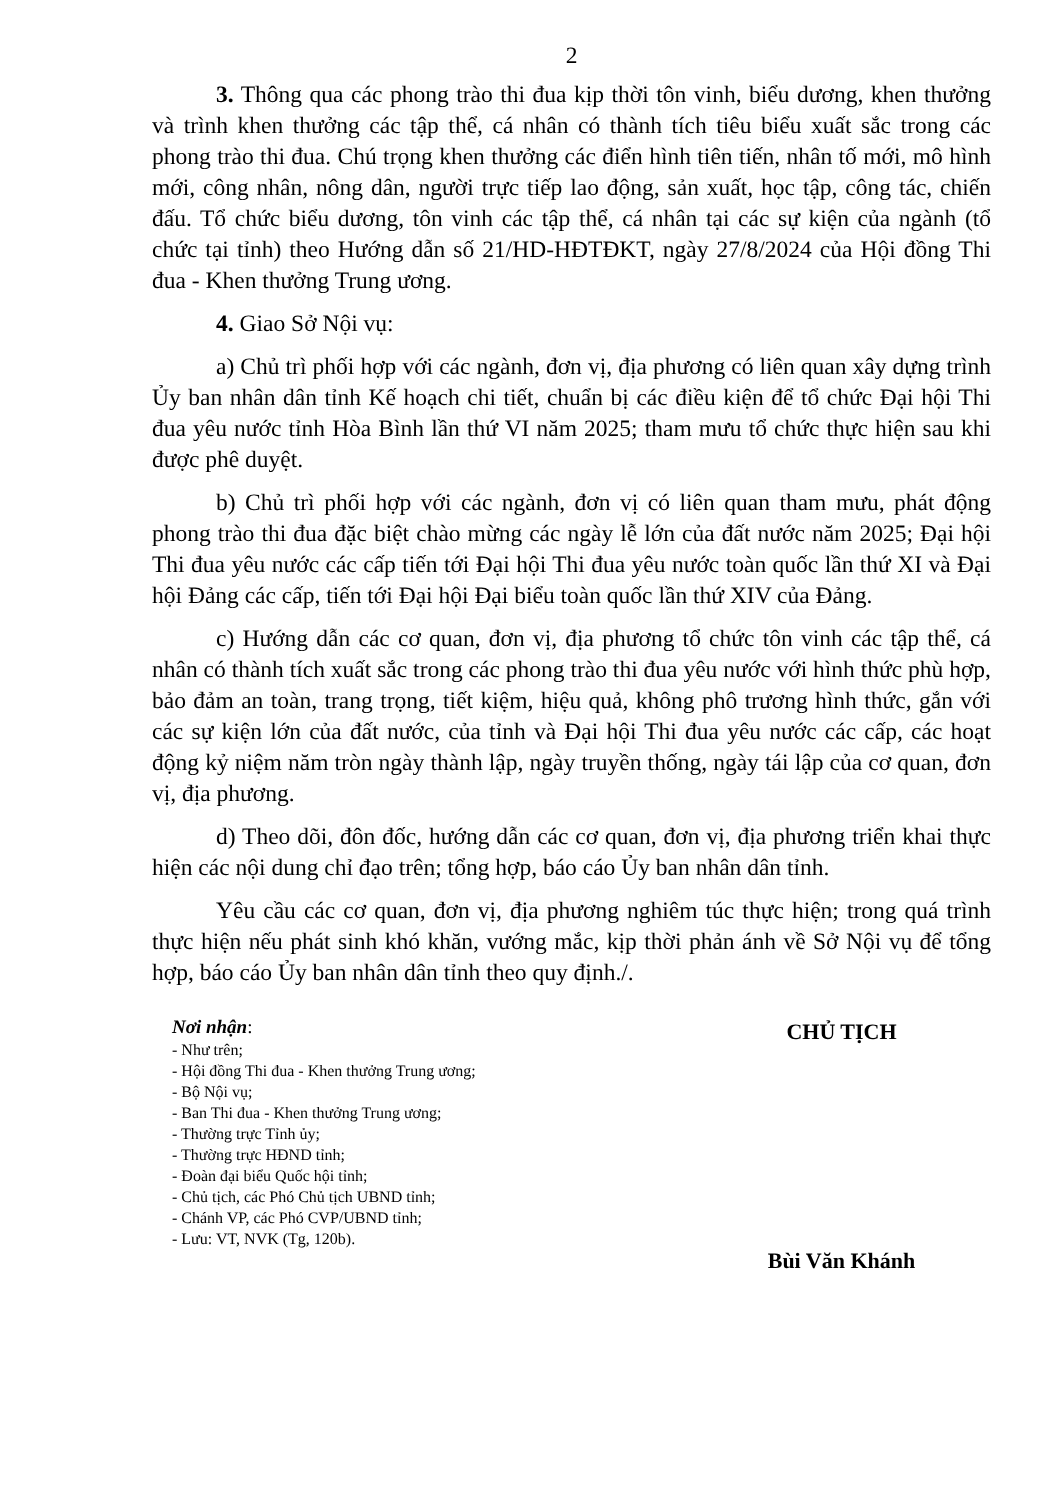2
3. Thông qua các phong trào thi đua kịp thời tôn vinh, biểu dương, khen thưởng và trình khen thưởng các tập thể, cá nhân có thành tích tiêu biểu xuất sắc trong các phong trào thi đua. Chú trọng khen thưởng các điển hình tiên tiến, nhân tố mới, mô hình mới, công nhân, nông dân, người trực tiếp lao động, sản xuất, học tập, công tác, chiến đấu. Tổ chức biểu dương, tôn vinh các tập thể, cá nhân tại các sự kiện của ngành (tổ chức tại tỉnh) theo Hướng dẫn số 21/HD-HĐTĐKT, ngày 27/8/2024 của Hội đồng Thi đua - Khen thưởng Trung ương.
4. Giao Sở Nội vụ:
a) Chủ trì phối hợp với các ngành, đơn vị, địa phương có liên quan xây dựng trình Ủy ban nhân dân tỉnh Kế hoạch chi tiết, chuẩn bị các điều kiện để tổ chức Đại hội Thi đua yêu nước tỉnh Hòa Bình lần thứ VI năm 2025; tham mưu tổ chức thực hiện sau khi được phê duyệt.
b) Chủ trì phối hợp với các ngành, đơn vị có liên quan tham mưu, phát động phong trào thi đua đặc biệt chào mừng các ngày lễ lớn của đất nước năm 2025; Đại hội Thi đua yêu nước các cấp tiến tới Đại hội Thi đua yêu nước toàn quốc lần thứ XI và Đại hội Đảng các cấp, tiến tới Đại hội Đại biểu toàn quốc lần thứ XIV của Đảng.
c) Hướng dẫn các cơ quan, đơn vị, địa phương tổ chức tôn vinh các tập thể, cá nhân có thành tích xuất sắc trong các phong trào thi đua yêu nước với hình thức phù hợp, bảo đảm an toàn, trang trọng, tiết kiệm, hiệu quả, không phô trương hình thức, gắn với các sự kiện lớn của đất nước, của tỉnh và Đại hội Thi đua yêu nước các cấp, các hoạt động kỷ niệm năm tròn ngày thành lập, ngày truyền thống, ngày tái lập của cơ quan, đơn vị, địa phương.
d) Theo dõi, đôn đốc, hướng dẫn các cơ quan, đơn vị, địa phương triển khai thực hiện các nội dung chỉ đạo trên; tổng hợp, báo cáo Ủy ban nhân dân tỉnh.
Yêu cầu các cơ quan, đơn vị, địa phương nghiêm túc thực hiện; trong quá trình thực hiện nếu phát sinh khó khăn, vướng mắc, kịp thời phản ánh về Sở Nội vụ để tổng hợp, báo cáo Ủy ban nhân dân tỉnh theo quy định./.
Nơi nhận:
- Như trên;
- Hội đồng Thi đua - Khen thưởng Trung ương;
- Bộ Nội vụ;
- Ban Thi đua - Khen thưởng Trung ương;
- Thường trực Tỉnh ủy;
- Thường trực HĐND tỉnh;
- Đoàn đại biểu Quốc hội tỉnh;
- Chủ tịch, các Phó Chủ tịch UBND tỉnh;
- Chánh VP, các Phó CVP/UBND tỉnh;
- Lưu: VT, NVK (Tg, 120b).
CHỦ TỊCH
Bùi Văn Khánh